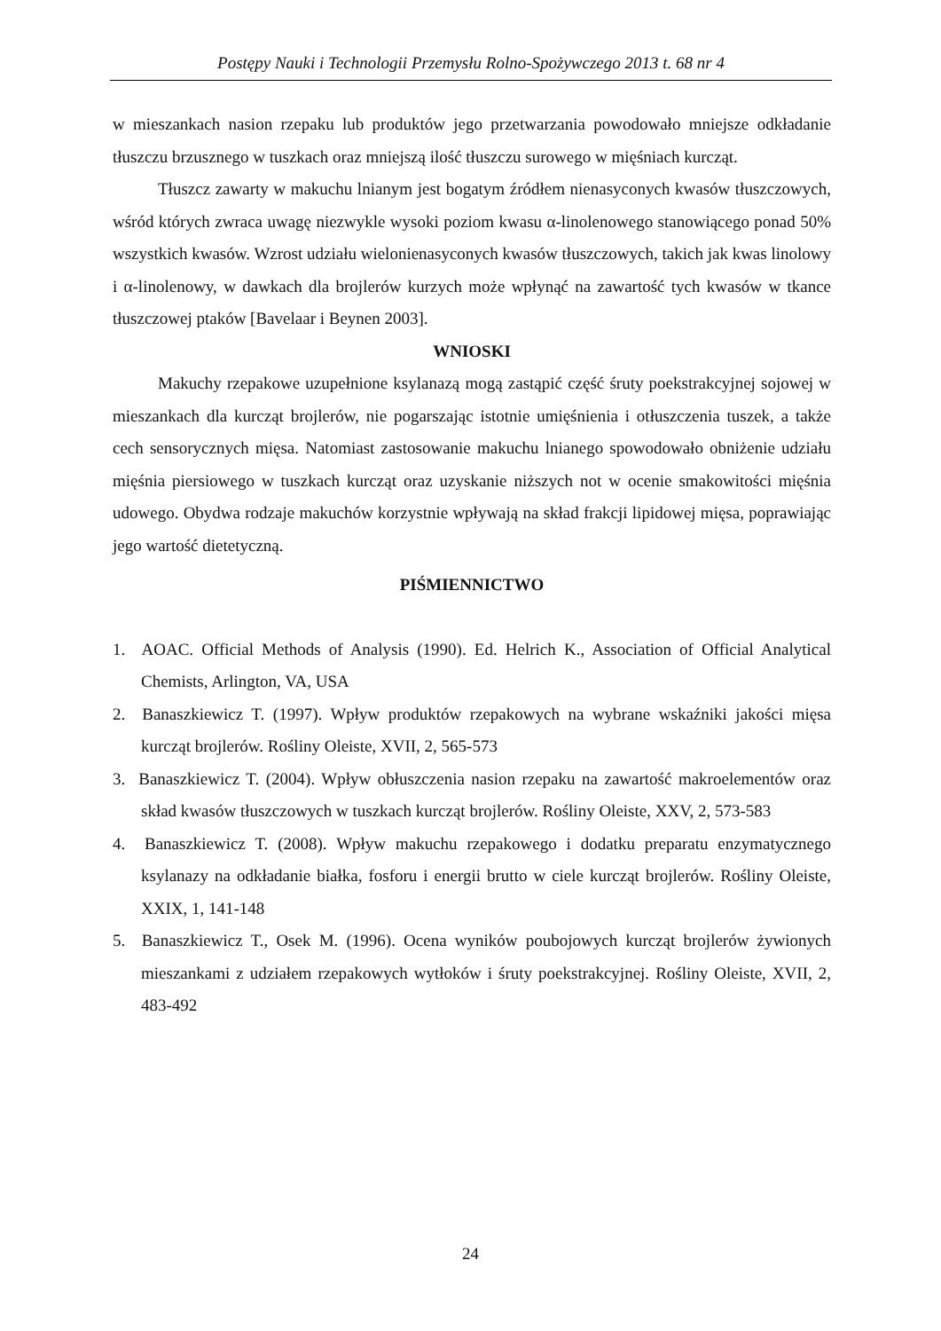Postępy Nauki i Technologii Przemysłu Rolno-Spożywczego 2013 t. 68 nr 4
w mieszankach nasion rzepaku lub produktów jego przetwarzania powodowało mniejsze odkładanie tłuszczu brzusznego w tuszkach oraz mniejszą ilość tłuszczu surowego w mięśniach kurcząt.
Tłuszcz zawarty w makuchu lnianym jest bogatym źródłem nienasyconych kwasów tłuszczowych, wśród których zwraca uwagę niezwykle wysoki poziom kwasu α-linolenowego stanowiącego ponad 50% wszystkich kwasów. Wzrost udziału wielonienasyconych kwasów tłuszczowych, takich jak kwas linolowy i α-linolenowy, w dawkach dla brojlerów kurzych może wpłynąć na zawartość tych kwasów w tkance tłuszczowej ptaków [Bavelaar i Beynen 2003].
WNIOSKI
Makuchy rzepakowe uzupełnione ksylanazą mogą zastąpić część śruty poekstrakcyjnej sojowej w mieszankach dla kurcząt brojlerów, nie pogarszając istotnie umięśnienia i otłuszczenia tuszek, a także cech sensorycznych mięsa. Natomiast zastosowanie makuchu lnianego spowodowało obniżenie udziału mięśnia piersiowego w tuszkach kurcząt oraz uzyskanie niższych not w ocenie smakowitości mięśnia udowego. Obydwa rodzaje makuchów korzystnie wpływają na skład frakcji lipidowej mięsa, poprawiając jego wartość dietetyczną.
PIŚMIENNICTWO
1. AOAC. Official Methods of Analysis (1990). Ed. Helrich K., Association of Official Analytical Chemists, Arlington, VA, USA
2. Banaszkiewicz T. (1997). Wpływ produktów rzepakowych na wybrane wskaźniki jakości mięsa kurcząt brojlerów. Rośliny Oleiste, XVII, 2, 565-573
3. Banaszkiewicz T. (2004). Wpływ obłuszczenia nasion rzepaku na zawartość makroelementów oraz skład kwasów tłuszczowych w tuszkach kurcząt brojlerów. Rośliny Oleiste, XXV, 2, 573-583
4. Banaszkiewicz T. (2008). Wpływ makuchu rzepakowego i dodatku preparatu enzymatycznego ksylanazy na odkładanie białka, fosforu i energii brutto w ciele kurcząt brojlerów. Rośliny Oleiste, XXIX, 1, 141-148
5. Banaszkiewicz T., Osek M. (1996). Ocena wyników poubojowych kurcząt brojlerów żywionych mieszankami z udziałem rzepakowych wytłoków i śruty poekstrakcyjnej. Rośliny Oleiste, XVII, 2, 483-492
24